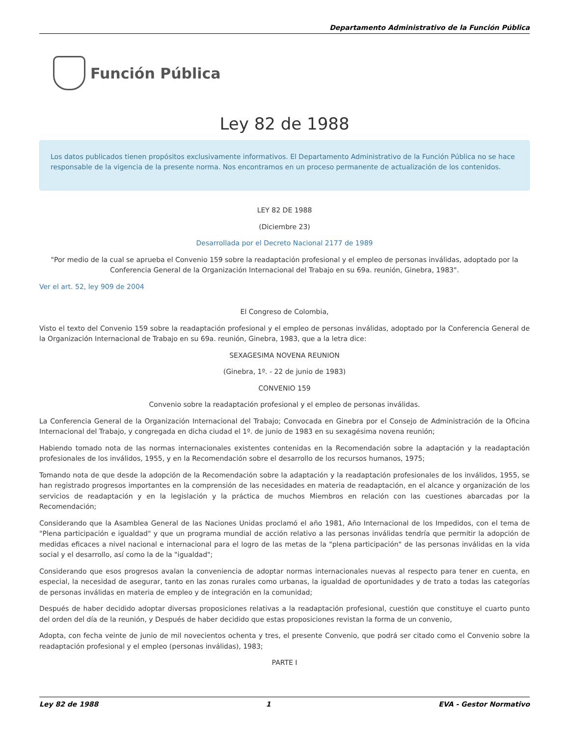Departamento Administrativo de la Función Pública
Función Pública
Ley 82 de 1988
Los datos publicados tienen propósitos exclusivamente informativos. El Departamento Administrativo de la Función Pública no se hace responsable de la vigencia de la presente norma. Nos encontramos en un proceso permanente de actualización de los contenidos.
LEY 82 DE 1988
(Diciembre 23)
Desarrollada por el Decreto Nacional 2177 de 1989
"Por medio de la cual se aprueba el Convenio 159 sobre la readaptación profesional y el empleo de personas inválidas, adoptado por la Conferencia General de la Organización Internacional del Trabajo en su 69a. reunión, Ginebra, 1983".
Ver el art. 52, ley 909 de 2004
El Congreso de Colombia,
Visto el texto del Convenio 159 sobre la readaptación profesional y el empleo de personas inválidas, adoptado por la Conferencia General de la Organización Internacional de Trabajo en su 69a. reunión, Ginebra, 1983, que a la letra dice:
SEXAGESIMA NOVENA REUNION
(Ginebra, 1º. - 22 de junio de 1983)
CONVENIO 159
Convenio sobre la readaptación profesional y el empleo de personas inválidas.
La Conferencia General de la Organización Internacional del Trabajo; Convocada en Ginebra por el Consejo de Administración de la Oficina Internacional del Trabajo, y congregada en dicha ciudad el 1º. de junio de 1983 en su sexagésima novena reunión;
Habiendo tomado nota de las normas internacionales existentes contenidas en la Recomendación sobre la adaptación y la readaptación profesionales de los inválidos, 1955, y en la Recomendación sobre el desarrollo de los recursos humanos, 1975;
Tomando nota de que desde la adopción de la Recomendación sobre la adaptación y la readaptación profesionales de los inválidos, 1955, se han registrado progresos importantes en la comprensión de las necesidades en materia de readaptación, en el alcance y organización de los servicios de readaptación y en la legislación y la práctica de muchos Miembros en relación con las cuestiones abarcadas por la Recomendación;
Considerando que la Asamblea General de las Naciones Unidas proclamó el año 1981, Año Internacional de los Impedidos, con el tema de "Plena participación e igualdad" y que un programa mundial de acción relativo a las personas inválidas tendría que permitir la adopción de medidas eficaces a nivel nacional e internacional para el logro de las metas de la "plena participación" de las personas inválidas en la vida social y el desarrollo, así como la de la "igualdad";
Considerando que esos progresos avalan la conveniencia de adoptar normas internacionales nuevas al respecto para tener en cuenta, en especial, la necesidad de asegurar, tanto en las zonas rurales como urbanas, la igualdad de oportunidades y de trato a todas las categorías de personas inválidas en materia de empleo y de integración en la comunidad;
Después de haber decidido adoptar diversas proposiciones relativas a la readaptación profesional, cuestión que constituye el cuarto punto del orden del día de la reunión, y Después de haber decidido que estas proposiciones revistan la forma de un convenio,
Adopta, con fecha veinte de junio de mil novecientos ochenta y tres, el presente Convenio, que podrá ser citado como el Convenio sobre la readaptación profesional y el empleo (personas inválidas), 1983;
PARTE I
Ley 82 de 1988 1 EVA - Gestor Normativo